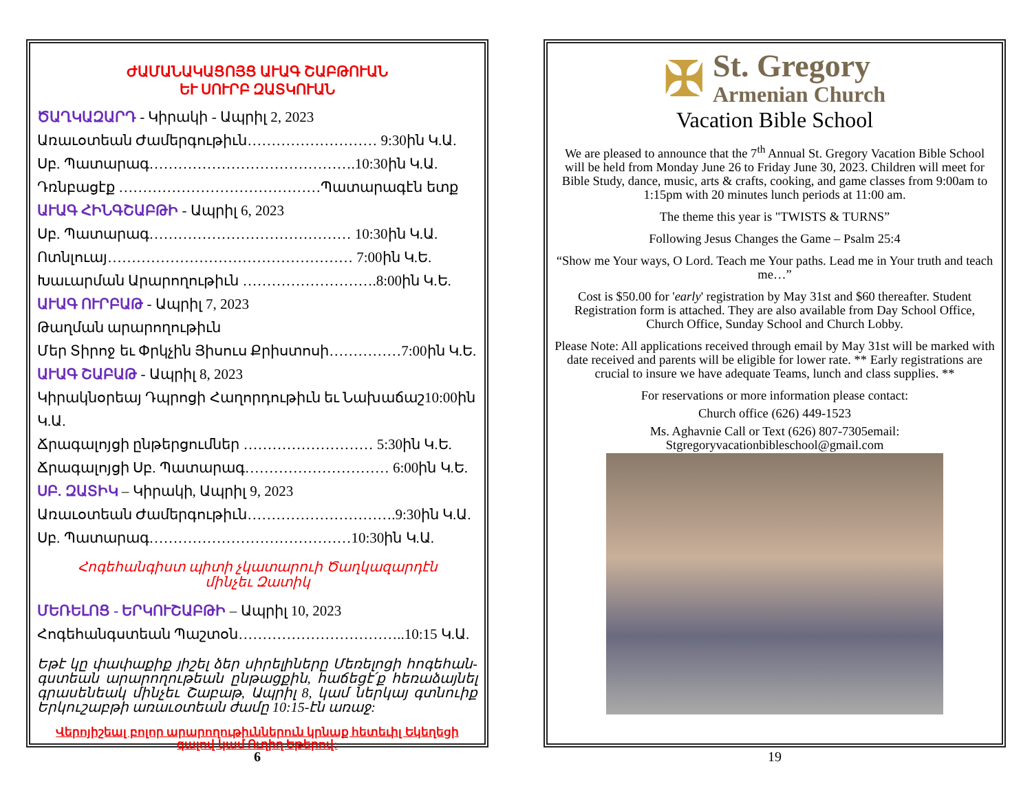ԺԱՄԱՆԱԿԱՑՈՅՑ ԱՒԱԳ ՇԱԲԹՈՒԱՆ
ԵՒ ՍՈՒՐԲ ԶԱՏԿՈՒԱՆ
ԾԱՂԿԱԶԱՐԴ - Կիրակի - Ապրիլ 2, 2023
Առաւօտեան Ժամերգութիւն……………………… 9:30ին Կ.Ա.
Սբ. Պատարագ…………………………………….10:30ին Կ.Ա.
Դռնբացէք ……………………………………Պատարագէն ետք
ԱՒԱԳ ՀԻՆԳՇԱԲԹԻ - Ապրիլ 6, 2023
Սբ. Պատարագ…………………………………… 10:30ին Կ.Ա.
Ոտնլուայ…………………………………………… 7:00ին Կ.Ե.
Խաւարման Արարողութիւն ……………………….8:00ին Կ.Ե.
ԱՒԱԳ ՈՒՐԲԱԹ - Ապրիլ 7, 2023
Թաղման արարողութիւն
Մեր Տիրոջ եւ Փրկչին Յիսուս Քրիստոսի……………7:00ին Կ.Ե.
ԱՒԱԳ ՇԱԲԱԹ - Ապրիլ 8, 2023
Կիրակնօրեայ Դպրոցի Հաղորդութիւն եւ Նախաճաշ10:00ին Կ.Ա.
Ճրագալոյցի ընթերցումներ ……………………… 5:30ին Կ.Ե.
Ճրագալոյցի Սբ. Պատարագ………………………… 6:00ին Կ.Ե.
ՍԲ. ԶԱՏԻԿ – Կիրակի, Ապրիլ 9, 2023
Առաւօտեան Ժամերգութիւն………………………….9:30ին Կ.Ա.
Սբ. Պատարագ……………………………………10:30ին Կ.Ա.
Հոգեհանգիստ պիտի չկատարուի Ծաղկազարդէն
մինչեւ Զատիկ
ՄԵՌԵԼՈՑ - ԵՐԿՈՒՇԱԲԹԻ – Ապրիլ 10, 2023
Հոգեհանգստեան Պաշտօն……………………………..10:15 Կ.Ա.
Եթէ կը փափաքիք յիշել ձեր սիրելիները Մեռելոցի հոգեհան-գստեան արարողութեան ընթացքին, հաճեցէ՛ք հեռաձայնել գրասենեակ մինչեւ Շաբաթ, Ապրիլ 8, կամ ներկայ գտնուիք Երկուշաբթի առաւօտեան ժամը 10:15-էն առաջ:
Վերոյիշեալ բոլոր արարողութիւններուն կրնաք հետեւիլ Եկեղեցի գալով կամ Ուղիղ Եթերով:
6
✠
St. Gregory
Armenian Church
Vacation Bible School
We are pleased to announce that the 7<sup>th</sup> Annual St. Gregory Vacation Bible School will be held from Monday June 26 to Friday June 30, 2023. Children will meet for Bible Study, dance, music, arts & crafts, cooking, and game classes from 9:00am to 1:15pm with 20 minutes lunch periods at 11:00 am.
The theme this year is "TWISTS & TURNS”
Following Jesus Changes the Game – Psalm 25:4
“Show me Your ways, O Lord. Teach me Your paths. Lead me in Your truth and teach me…”
Cost is $50.00 for 'early' registration by May 31st and $60 thereafter. Student Registration form is attached. They are also available from Day School Office, Church Office, Sunday School and Church Lobby.
Please Note: All applications received through email by May 31st will be marked with date received and parents will be eligible for lower rate. ** Early registrations are crucial to insure we have adequate Teams, lunch and class supplies. **
For reservations or more information please contact:
Church office (626) 449-1523
Ms. Aghavnie Call or Text (626) 807-7305email: Stgregoryvacationbibleschool@gmail.com
19